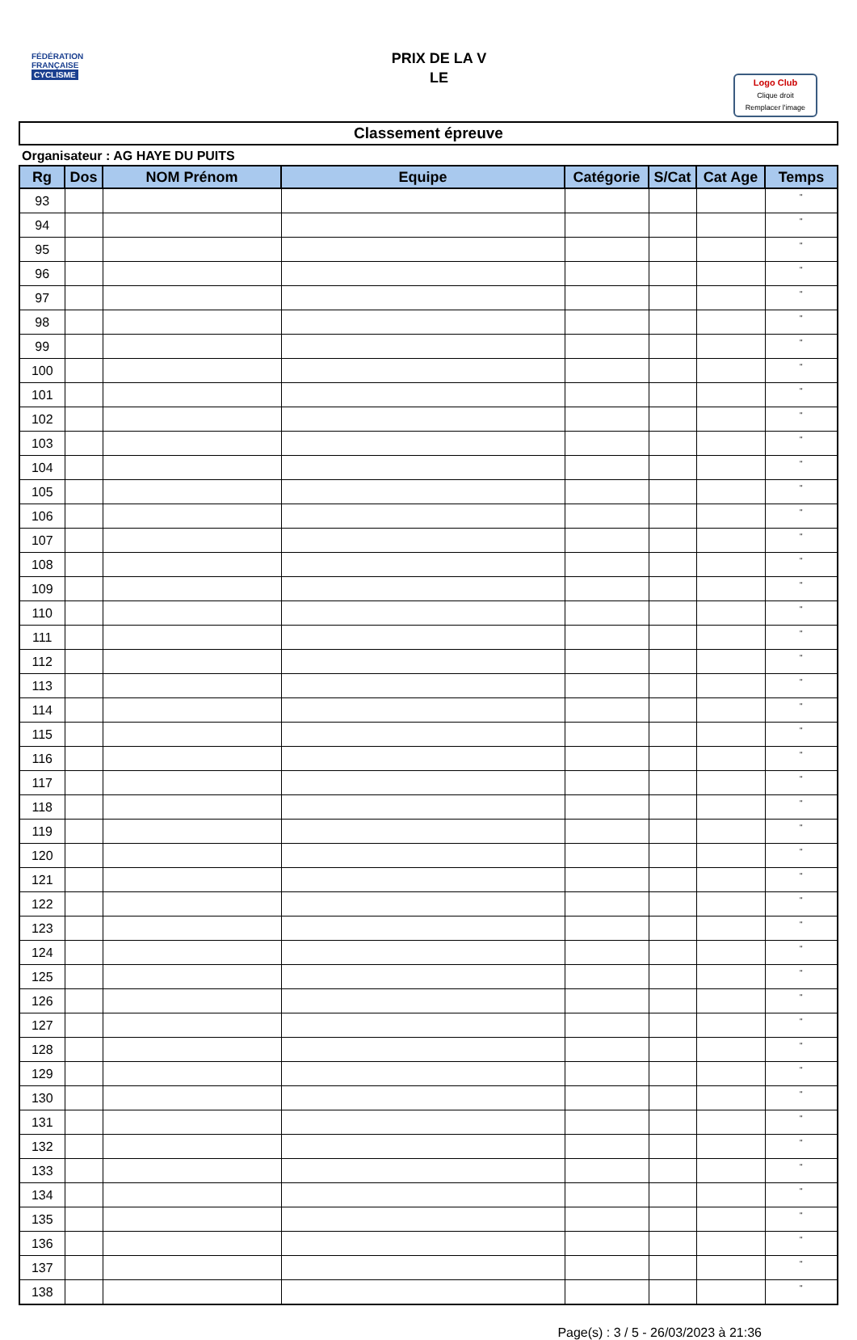FÉDÉRATION
FRANÇAISE
CYCLISME
PRIX DE LA V
LE
Logo Club
Clique droit
Remplacer l'image
Classement épreuve
Organisateur : AG HAYE DU PUITS
| Rg | Dos | NOM Prénom | Equipe | Catégorie | S/Cat | Cat Age | Temps |
| --- | --- | --- | --- | --- | --- | --- | --- |
| 93 | | | | | | | " |
| 94 | | | | | | | " |
| 95 | | | | | | | " |
| 96 | | | | | | | " |
| 97 | | | | | | | " |
| 98 | | | | | | | " |
| 99 | | | | | | | " |
| 100 | | | | | | | " |
| 101 | | | | | | | " |
| 102 | | | | | | | " |
| 103 | | | | | | | " |
| 104 | | | | | | | " |
| 105 | | | | | | | " |
| 106 | | | | | | | " |
| 107 | | | | | | | " |
| 108 | | | | | | | " |
| 109 | | | | | | | " |
| 110 | | | | | | | " |
| 111 | | | | | | | " |
| 112 | | | | | | | " |
| 113 | | | | | | | " |
| 114 | | | | | | | " |
| 115 | | | | | | | " |
| 116 | | | | | | | " |
| 117 | | | | | | | " |
| 118 | | | | | | | " |
| 119 | | | | | | | " |
| 120 | | | | | | | " |
| 121 | | | | | | | " |
| 122 | | | | | | | " |
| 123 | | | | | | | " |
| 124 | | | | | | | " |
| 125 | | | | | | | " |
| 126 | | | | | | | " |
| 127 | | | | | | | " |
| 128 | | | | | | | " |
| 129 | | | | | | | " |
| 130 | | | | | | | " |
| 131 | | | | | | | " |
| 132 | | | | | | | " |
| 133 | | | | | | | " |
| 134 | | | | | | | " |
| 135 | | | | | | | " |
| 136 | | | | | | | " |
| 137 | | | | | | | " |
| 138 | | | | | | | " |
Page(s) : 3 / 5 - 26/03/2023 à 21:36